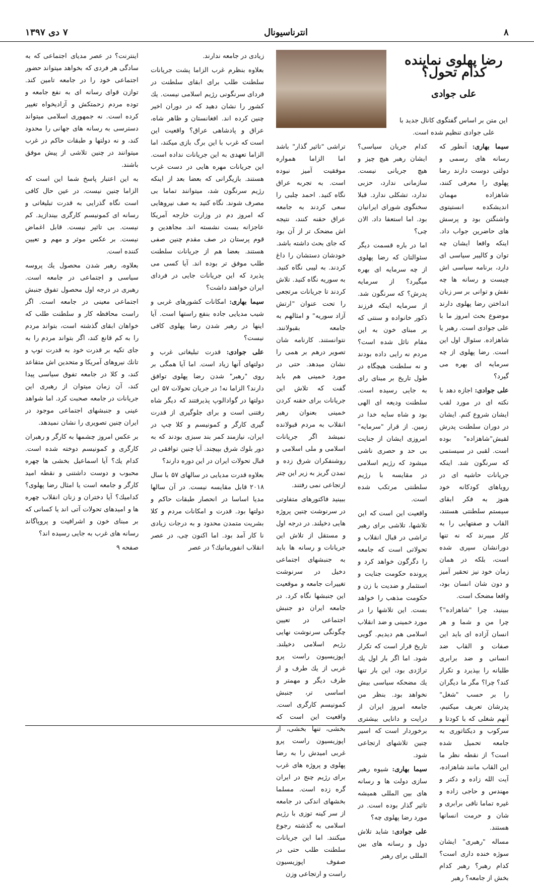۸ انترناسیونال ۷ دی ۱۳۹۷
رضا پهلوی نماینده کدام تحول؟
علی جوادی
این متن بر اساس گفتگوی کانال جدید با علی جوادی تنظیم شده است.
سیما بهاری: آنطور که رسانه های رسمی و دولتی دوست دارند رضا پهلوی را معرفی کنند، شاهزاده مهمان اندیشکده انستیتوی واشنگتن بود و پرسش های حاضرین جواب داد. اینکه واقعا ایشان چه توان و کالیبر سیاسی ای دارد، برنامه سیاسی اش چیست و رسانه ها چه نقش و توانی بر سر زبان انداختن رضا پهلوی دارند موضوع بحث امروز ما با علی جوادی است. رهبر یا شاهزاده. سئوال اول این است. رضا پهلوی از چه سرمایه ای بهره می گیرد؟
علی جوادی: اجازه دهد با نکته ای در مورد لقب ایشان شروع کنم. ایشان در دوران سلطنت پدرش لقبش"شاهزاده" بوده است. لقبی در سیستمی که سرنگون شد. اینکه جریانات حاشیه ای در رویاهای کودکانه خود هنوز به فکر ابقای سیستم سلطنتی هستند، القاب و صفتهایی را به کار میبرند که نه تنها دورانشان سپری شده است، بلکه در همان زمان خود نیز تحقیر آمیز و دون شان انسان بود، واقعا مضحک است.
ببینید، چرا "شاهزاده"؟ چرا من و شما و هر انسان آزاده ای باید این صفات و القاب ضد انسانی و ضد برابری طلبانه را بپذیرد و تکرار کند؟ چرا؟ مگر ما دیگران را بر حسب "شغل" پدرشان تعریف میکنیم، آنهم شغلی که با کودتا و سرکوب و دیکتاتوری به جامعه تحمیل شده است؟ از نقطه نظر ما این القاب مانند شاهزاده، آیت الله زاده و دکتر و مهندس و حاجی زاده و غیره تماما نافی برابری و شان و حرمت انسانها هستند.
مساله "رهبری" ایشان سوژه خنده داری است؟ کدام رهبر؟ رهبر کدام بخش از جامعه؟ رهبر
کدام جریان سیاسی؟ ایشان رهبر هیچ چیز و هیچ جریانی نیست. سازمانی ندارد، حزبی ندارد، تشکلی ندارد. قبلا سخنگوی شورای ایرانیان بود. اما استعفا داد. الان چی؟
اما در باره قسمت دیگر سئوالتان که رضا پهلوی از چه سرمایه ای بهره میگیرد؟ از سرمایه پدرش؟ که سرنگون شد. از سرمایه اینکه فرزند ذکور خانواده و سنتی که بر مبنای خون به این مقام نائل شده است؟ مردم نه رایی داده بودند و نه سلطنت هیچگاه در طول تاریخ بر مبنای رای به جایی رسیده است. سلطنت ودیعه ای الهی بود و شاه سایه خدا در زمین. از قرار "سرمایه" امروزی ایشان از جنایت بی حد و حصری ناشی میشود که رژیم اسلامی در مقایسه با رژیم سلطنتی مرتکب شده است.
واقعیت این است که این تلاشها، تلاشی برای رهبر تراشی در قبال انقلاب و تحولاتی است که جامعه را دگرگون خواهد کرد و پرونده حکومت جنایت و استثمار و ضدیت با زن و حکومت مذهب را خواهد بست. این تلاشها را در مورد خمینی و ضد انقلاب اسلامی هم دیدیم. گویی تاریخ قرار است که تکرار شود. اما اگر بار اول یك تراژدی بود، این بار تنها یك مضحکه سیاسی بیش نخواهد بود. بنظر من جامعه امروز ایران از درایت و دانایی بیشتری برخوردار است که اسیر چنین تلاشهای ارتجاعی شود.
سیما بهاری: شیوه رهبر سازی دولت ها و رسانه های بین المللی همیشه تاثیر گذار بوده است. در مورد رضا پهلوی چه؟
علی جوادی: شاید تلاش دول و رسانه های بین المللی برای رهبر
تراشی "تاثیر گذار" باشد اما الزاما همواره موفقیت آمیز نبوده است. به تجربه عراق نگاه کنید. احمد چلبی را سعی کردند به جامعه عراق حقنه کنند، نتیجه اش مضحک تر از آن بود که جای بحث داشته باشد. خودشان دستشان را داغ کردند. به لیبی نگاه کنید. به سوریه نگاه کنید. تلاش کردند تا جریانات مرتجعی را تحت عنوان "ارتش آزاد سوریه" و امثالهم به جامعه بقبولانند. نتوانستند. کارنامه شان تصویر درهم بر همی را نشان میدهد. حتی در مورد خمینی هم باید گفت که تلاش این جریانات برای حقنه کردن خمینی بعنوان رهبر انقلاب به مردم قبولانده نمیشد اگر جریانات اسلامی و ملی اسلامی و روشنفکران شرق زده و تمدن گریز به زیر این چتر ارتجاعی نمی رفتند.
ببینید فاکتورهای متفاوتی در سرنوشت چنین پروژه هایی دخیلند. در درجه اول و مستقل از تلاش این جریانات و رسانه ها باید به جنبشهای اجتماعی دخیل در سرنوشت تغییرات جامعه و موقعیت این جنبشها نگاه کرد. در جامعه ایران دو جنبش اجتماعی در تعیین چگونگی سرنوشت نهایی رژیم اسلامی دخیلند. اپوزیسیون راست پرو غربی از یك طرف و از طرف دیگر و مهمتر و اساسی تر، جنبش کمونیسم کارگری است. واقعیت این است که بخشی، تنها بخشی، از اپوزیسیون راست پرو غربی امیدش را به رضا پهلوی و پروژه های غرب برای رژیم چنج در ایران گره زده است. مسلما بخشهای اندکی در جامعه از سر کینه توزی با رژیم اسلامی به گذشته رجوع میکنند. اما این جریانات سلطنت طلب حتی در صفوف اپوزیسیون راست و ارتجاعی وزن
زیادی در جامعه ندارند.
بعلاوه بنظرم غرب الزاما پشت جریانات سلطنت طلب برای ابقای سلطنت در فردای سرنگونی رژیم اسلامی نیست. یك کشور را نشان دهید که در دوران اخیر چنین کرده اند. افغانستان و ظاهر شاه، عراق و پادشاهی عراق؟ واقعیت این است که غرب با این برگ بازی میکند، اما الزاما تعهدی به این جریانات نداده است. این جریانات مهره هایی در دست غرب هستند. بازیگرانی که بعضا بعد از اینکه رژیم سرنگون شد، میتوانند تماما بی مصرف شوند. نگاه کنید به صف نیروهایی که امروز دم در وزارت خارجه آمریکا عاجزانه بست نشسته اند. مجاهدین و قوم پرستان در صف مقدم چنین صفی هستند. بعضا هم از جریانات سلطنت طلب موفق تر بوده اند. آیا کسی می پذیرد که این جریانات جایی در فردای ایران خواهند داشت؟
سیما بهاری: امکانات کشورهای غربی و شیب مدیایی جاده بنفع راستها است. آیا اینها در رهبر شدن رضا پهلوی کافی نیست؟
علی جوادی: قدرت تبلیغاتی غرب و دولتهای آنها زیاد است. اما آیا همگی بر روی "رهبر" شدن رضا پهلوی توافق دارند؟ الزاما نه! در جریان تحولات ۵۷ این دولتها در گوادالوپ پذیرفتند که دیگر شاه رفتنی است و برای جلوگیری از قدرت گیری کارگر و کمونیسم و کلا چپ در ایران، نیازمند کمر بند سبزی بودند که به دور بلوك شرق بپیچند. آیا چنین توافقی در قبال تحولات ایران در این دوره دارند؟
بعلاوه قدرت مدیایی در سالهای ۵۷ با سال ۲۰۱۸ قابل مقایسه نیست. در آن سالها مدیا اساسا در انحصار طبقات حاکم و دولتها بود. قدرت و امکانات مردم و کلا بشریت متمدن محدود و به درجات زیادی نا کار آمد بود. اما اکنون چی، در عصر انقلاب انفورماتیك؟ در عصر
اینترنت؟ در عصر مدیای اجتماعی که به سادگی هر فردی که بخواهد میتواند حضور اجتماعی خود را در جامعه تامین کند. توازن قوای رسانه ای به نفع جامعه و توده مردم زحمتکش و آزادیخواه تغییر کرده است. نه جمهوری اسلامی میتواند دسترسی به رسانه های جهانی را محدود کند، و نه دولتها و طبقات حاکم در غرب میتوانند در چنین تلاشی از پیش موفق باشند.
به این اعتبار پاسخ شما این است که الزاما چنین نیست. در عین حال کافی است نگاه گذرایی به قدرت تبلیغاتی و رسانه ای کمونیسم کارگری بیندازید. کم نیست. بی تاثیر نیست. قابل اغماض نیست. بر عکس موثر و مهم و تعیین کننده است.
بعلاوه، رهبر شدن محصول یك پروسه سیاسی و اجتماعی در جامعه است. رهبری در درجه اول محصول تفوق جنبش اجتماعی معینی در جامعه است. اگر راست محافظه کار و سلطنت طلب که خواهان ابقای گذشته است، بتواند مردم را به کم قانع کند، اگر بتواند مردم را به جای تکیه بر قدرت خود به قدرت توپ و تانك نیروهای آمریکا و متحدین اش متقاعد کند، و کلا در جامعه تفوق سیاسی پیدا کند، آن زمان میتوان از رهبری این جریانات در جامعه صحبت کرد. اما شواهد عینی و جنبشهای اجتماعی موجود در ایران چنین تصویری را نشان نمیدهد.
بر عکس امروز چشمها به کارگر و رهبران کارگری و کمونیسم دوخته شده است. کدام یك؟ آیا اسماعیل بخشی ها چهره محبوب و دوست داشتنی و نقطه امید کارگر و جامعه است یا امثال رضا پهلوی؟ کدامیك؟ آیا دختران و زنان انقلاب چهره ها و امیدهای تحولات آتی اند یا کسانی که بر مبنای خون و اشرافیت و پروپاگاند رسانه های غرب به جایی رسیده اند؟
صفحه ۹